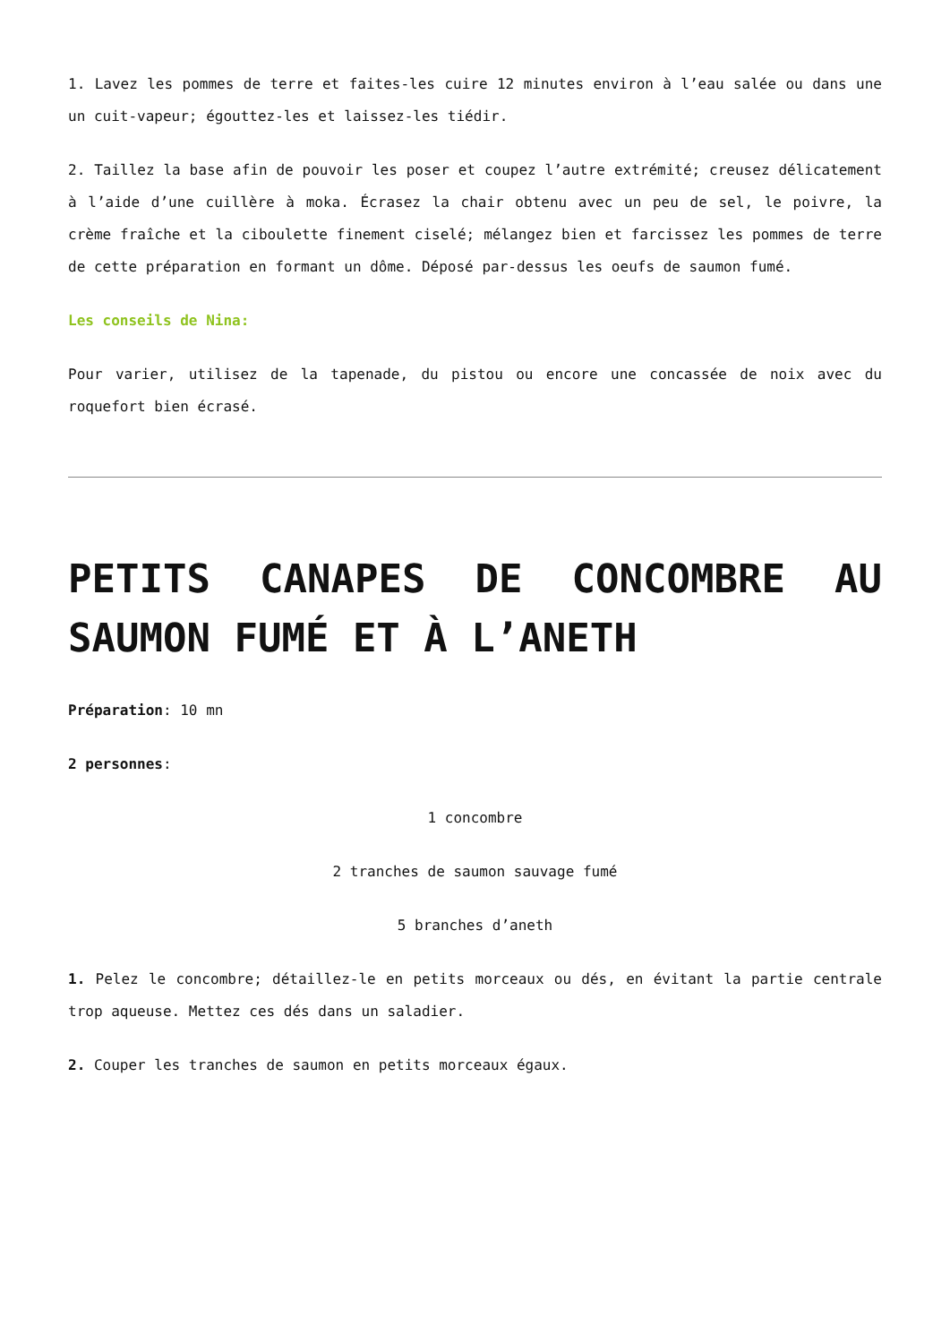1. Lavez les pommes de terre et faites-les cuire 12 minutes environ à l’eau salée ou dans une un cuit-vapeur; égouttez-les et laissez-les tiédir.
2. Taillez la base afin de pouvoir les poser et coupez l’autre extrémité; creusez délicatement à l’aide d’une cuillère à moka. Écrasez la chair obtenu avec un peu de sel, le poivre, la crème fraîche et la ciboulette finement ciselé; mélangez bien et farcissez les pommes de terre de cette préparation en formant un dôme. Déposé par-dessus les oeufs de saumon fumé.
Les conseils de Nina:
Pour varier, utilisez de la tapenade, du pistou ou encore une concassée de noix avec du roquefort bien écrasé.
PETITS CANAPES DE CONCOMBRE AU SAUMON FUMÉ ET À L’ANETH
Préparation: 10 mn
2 personnes:
1 concombre
2 tranches de saumon sauvage fumé
5 branches d’aneth
1. Pelez le concombre; détaillez-le en petits morceaux ou dés, en évitant la partie centrale trop aqueuse. Mettez ces dés dans un saladier.
2. Couper les tranches de saumon en petits morceaux égaux.